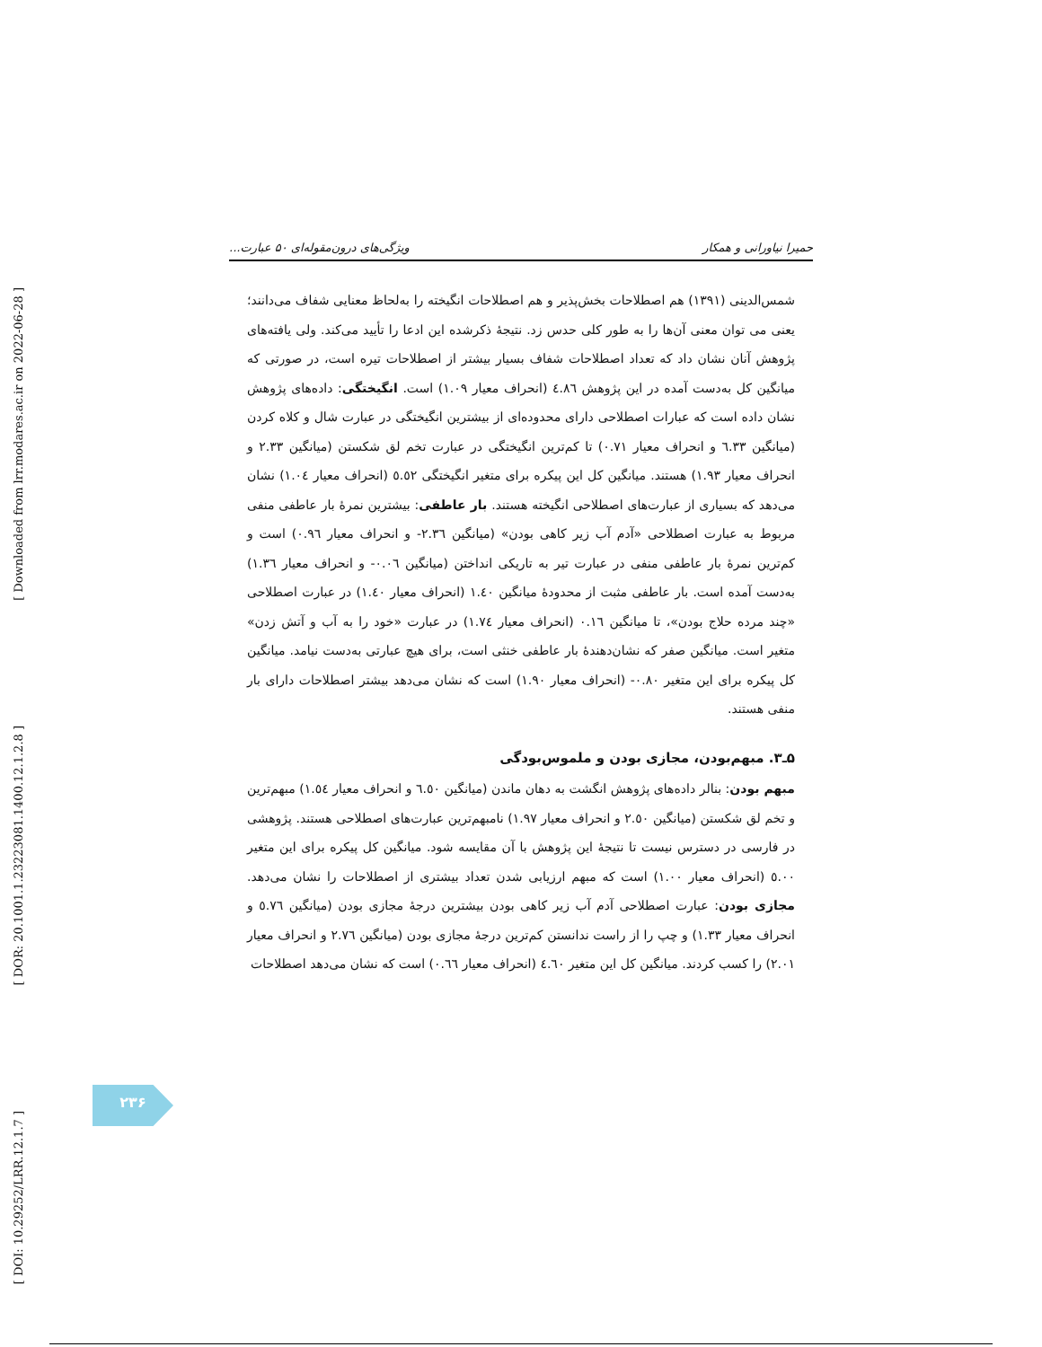[ Downloaded from lrr.modares.ac.ir on 2022-06-28 ]
[ DOR: 20.1001.1.23223081.1400.12.1.2.8 ]
[ DOI: 10.29252/LRR.12.1.7 ]
حمیرا نیاورانی و همکار ویژگی‌های درون‌مقوله‌ای ۵۰ عبارت...
شمس‌الدینی (۱۳۹۱) هم اصطلاحات بخش‌پذیر و هم اصطلاحات انگیخته را به‌لحاظ معنایی شفاف می‌دانند؛ یعنی می توان معنی آن‌ها را به طور کلی حدس زد. نتیجهٔ ذکرشده این ادعا را تأیید می‌کند. ولی یافته‌های پژوهش آنان نشان داد که تعداد اصطلاحات شفاف بسیار بیشتر از اصطلاحات تیره است، در صورتی که میانگین کل به‌دست آمده در این پژوهش ٤.٨٦ (انحراف معیار ١.٠٩) است. انگیختگی: داده‌های پژوهش نشان داده است که عبارات اصطلاحی دارای محدوده‌ای از بیشترین انگیختگی در عبارت شال و کلاه کردن (میانگین ٦.٣٣ و انحراف معیار ٠.٧١) تا کم‌ترین انگیختگی در عبارت تخم لق شکستن (میانگین ٢.٣٣ و انحراف معیار ١.٩٣) هستند. میانگین کل این پیکره برای متغیر انگیختگی ٥.٥٢ (انحراف معیار ١.٠٤) نشان می‌دهد که بسیاری از عبارت‌های اصطلاحی انگیخته هستند. بار عاطفی: بیشترین نمرهٔ بار عاطفی منفی مربوط به عبارت اصطلاحی «آدم آب زیر کاهی بودن» (میانگین ٢.٣٦- و انحراف معیار ٠.٩٦) است و کم‌ترین نمرهٔ بار عاطفی منفی در عبارت تیر به تاریکی انداختن (میانگین ٠.٠٦- و انحراف معیار ١.٣٦) به‌دست آمده است. بار عاطفی مثبت از محدودهٔ میانگین ١.٤٠ (انحراف معیار ١.٤٠) در عبارت اصطلاحی «چند مرده حلاج بودن»، تا میانگین ٠.١٦ (انحراف معیار ١.٧٤) در عبارت «خود را به آب و آتش زدن» متغیر است. میانگین صفر که نشان‌دهندهٔ بار عاطفی خنثی است، برای هیچ عبارتی به‌دست نیامد. میانگین کل پیکره برای این متغیر ٠.٨٠- (انحراف معیار ١.٩٠) است که نشان می‌دهد بیشتر اصطلاحات دارای بار منفی هستند.
۵ـ۳. مبهم‌بودن، مجازی بودن و ملموس‌بودگی
مبهم بودن: بنالر داده‌های پژوهش انگشت به دهان ماندن (میانگین ٦.٥٠ و انحراف معیار ١.٥٤) مبهم‌ترین و تخم لق شکستن (میانگین ٢.٥٠ و انحراف معیار ١.٩٧) نامبهم‌ترین عبارت‌های اصطلاحی هستند. پژوهشی در فارسی در دسترس نیست تا نتیجهٔ این پژوهش با آن مقایسه شود. میانگین کل پیکره برای این متغیر ٥.٠٠ (انحراف معیار ١.٠٠) است که مبهم ارزیابی شدن تعداد بیشتری از اصطلاحات را نشان می‌دهد. مجازی بودن: عبارت اصطلاحی آدم آب زیر کاهی بودن بیشترین درجهٔ مجازی بودن (میانگین ٥.٧٦ و انحراف معیار ١.٣٣) و چپ را از راست ندانستن کم‌ترین درجهٔ مجازی بودن (میانگین ٢.٧٦ و انحراف معیار ٢.٠١) را کسب کردند. میانگین کل این متغیر ٤.٦٠ (انحراف معیار ٠.٦٦) است که نشان می‌دهد اصطلاحات
۲۳۶